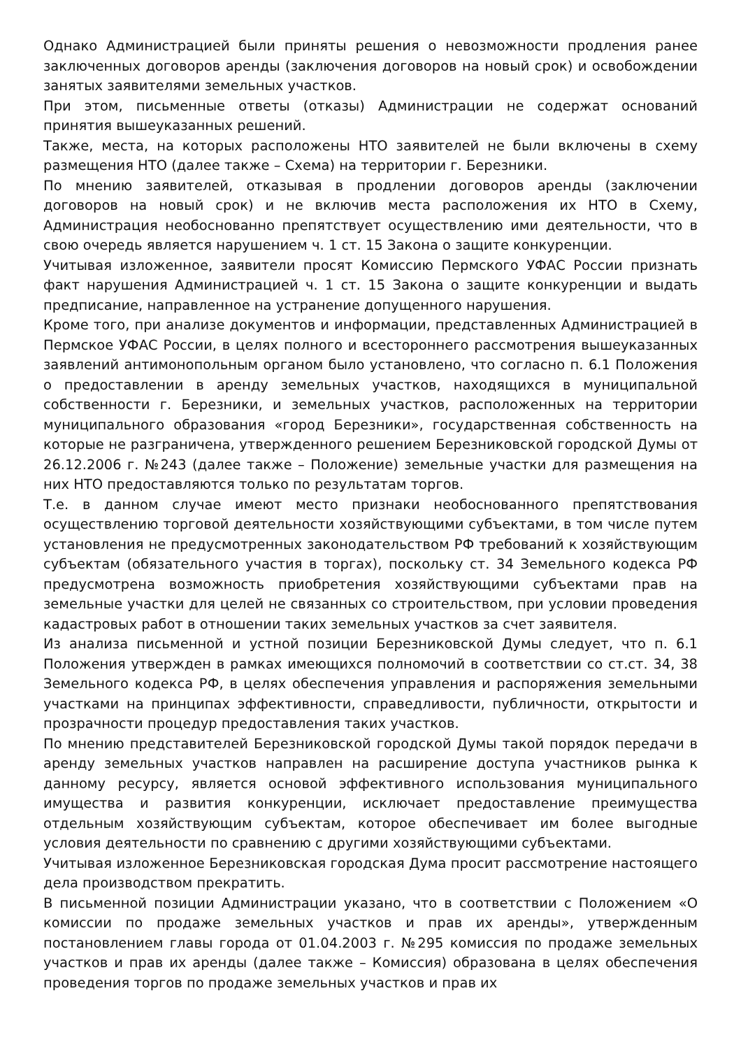Однако Администрацией были приняты решения о невозможности продления ранее заключенных договоров аренды (заключения договоров на новый срок) и освобождении занятых заявителями земельных участков.
При этом, письменные ответы (отказы) Администрации не содержат оснований принятия вышеуказанных решений.
Также, места, на которых расположены НТО заявителей не были включены в схему размещения НТО (далее также – Схема) на территории г. Березники.
По мнению заявителей, отказывая в продлении договоров аренды (заключении договоров на новый срок) и не включив места расположения их НТО в Схему, Администрация необоснованно препятствует осуществлению ими деятельности, что в свою очередь является нарушением ч. 1 ст. 15 Закона о защите конкуренции.
Учитывая изложенное, заявители просят Комиссию Пермского УФАС России признать факт нарушения Администрацией ч. 1 ст. 15 Закона о защите конкуренции и выдать предписание, направленное на устранение допущенного нарушения.
Кроме того, при анализе документов и информации, представленных Администрацией в Пермское УФАС России, в целях полного и всестороннего рассмотрения вышеуказанных заявлений антимонопольным органом было установлено, что согласно п. 6.1 Положения о предоставлении в аренду земельных участков, находящихся в муниципальной собственности г. Березники, и земельных участков, расположенных на территории муниципального образования «город Березники», государственная собственность на которые не разграничена, утвержденного решением Березниковской городской Думы от 26.12.2006 г. №243 (далее также – Положение) земельные участки для размещения на них НТО предоставляются только по результатам торгов.
Т.е. в данном случае имеют место признаки необоснованного препятствования осуществлению торговой деятельности хозяйствующими субъектами, в том числе путем установления не предусмотренных законодательством РФ требований к хозяйствующим субъектам (обязательного участия в торгах), поскольку ст. 34 Земельного кодекса РФ предусмотрена возможность приобретения хозяйствующими субъектами прав на земельные участки для целей не связанных со строительством, при условии проведения кадастровых работ в отношении таких земельных участков за счет заявителя.
Из анализа письменной и устной позиции Березниковской Думы следует, что п. 6.1 Положения утвержден в рамках имеющихся полномочий в соответствии со ст.ст. 34, 38 Земельного кодекса РФ, в целях обеспечения управления и распоряжения земельными участками на принципах эффективности, справедливости, публичности, открытости и прозрачности процедур предоставления таких участков.
По мнению представителей Березниковской городской Думы такой порядок передачи в аренду земельных участков направлен на расширение доступа участников рынка к данному ресурсу, является основой эффективного использования муниципального имущества и развития конкуренции, исключает предоставление преимущества отдельным хозяйствующим субъектам, которое обеспечивает им более выгодные условия деятельности по сравнению с другими хозяйствующими субъектами.
Учитывая изложенное Березниковская городская Дума просит рассмотрение настоящего дела производством прекратить.
В письменной позиции Администрации указано, что в соответствии с Положением «О комиссии по продаже земельных участков и прав их аренды», утвержденным постановлением главы города от 01.04.2003 г. №295 комиссия по продаже земельных участков и прав их аренды (далее также – Комиссия) образована в целях обеспечения проведения торгов по продаже земельных участков и прав их